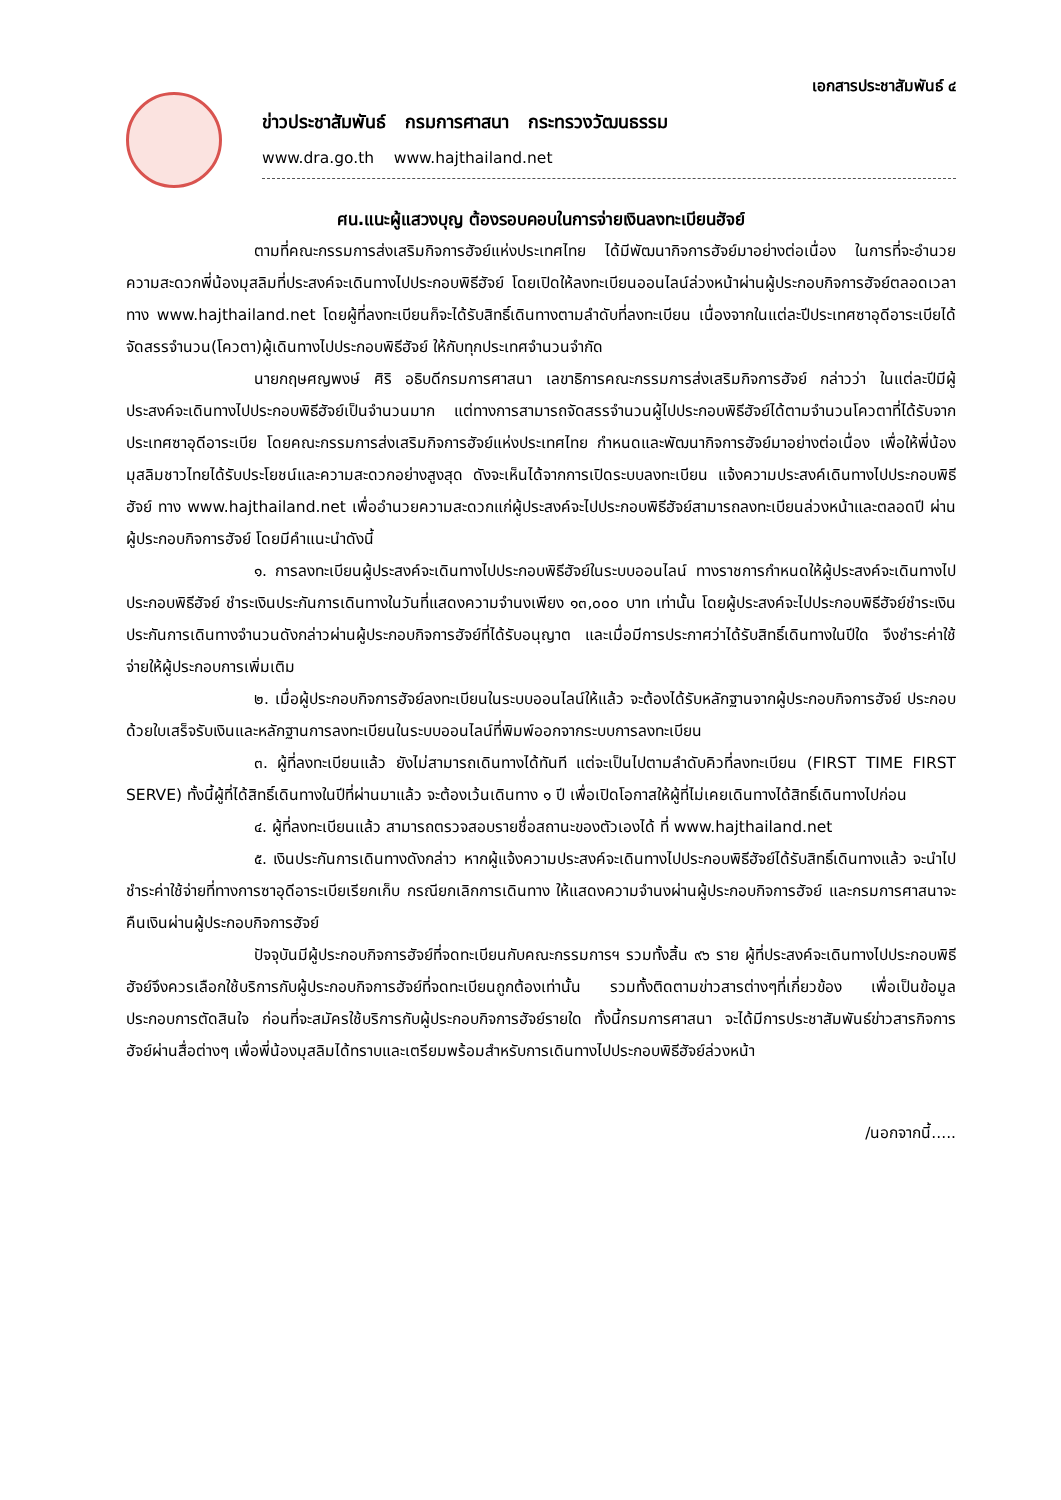เอกสารประชาสัมพันธ์ ๔
ข่าวประชาสัมพันธ์ กรมการศาสนา กระทรวงวัฒนธรรม
www.dra.go.th www.hajthailand.net
ศน.แนะผู้แสวงบุญ ต้องรอบคอบในการจ่ายเงินลงทะเบียนฮัจย์
ตามที่คณะกรรมการส่งเสริมกิจการฮัจย์แห่งประเทศไทย ได้มีพัฒนากิจการฮัจย์มาอย่างต่อเนื่อง ในการที่จะอำนวยความสะดวกพี่น้องมุสลิมที่ประสงค์จะเดินทางไปประกอบพิธีฮัจย์ โดยเปิดให้ลงทะเบียนออนไลน์ล่วงหน้าผ่านผู้ประกอบกิจการฮัจย์ตลอดเวลา ทาง www.hajthailand.net โดยผู้ที่ลงทะเบียนก็จะได้รับสิทธิ์เดินทางตามลำดับที่ลงทะเบียน เนื่องจากในแต่ละปีประเทศซาอุดีอาระเบียได้จัดสรรจำนวน(โควตา)ผู้เดินทางไปประกอบพิธีฮัจย์ ให้กับทุกประเทศจำนวนจำกัด
นายกฤษศญพงษ์ ศิริ อธิบดีกรมการศาสนา เลขาธิการคณะกรรมการส่งเสริมกิจการฮัจย์ กล่าวว่า ในแต่ละปีมีผู้ประสงค์จะเดินทางไปประกอบพิธีฮัจย์เป็นจำนวนมาก แต่ทางการสามารถจัดสรรจำนวนผู้ไปประกอบพิธีฮัจย์ได้ตามจำนวนโควตาที่ได้รับจากประเทศซาอุดีอาระเบีย โดยคณะกรรมการส่งเสริมกิจการฮัจย์แห่งประเทศไทย กำหนดและพัฒนากิจการฮัจย์มาอย่างต่อเนื่อง เพื่อให้พี่น้องมุสลิมชาวไทยได้รับประโยชน์และความสะดวกอย่างสูงสุด ดังจะเห็นได้จากการเปิดระบบลงทะเบียน แจ้งความประสงค์เดินทางไปประกอบพิธีฮัจย์ ทาง www.hajthailand.net เพื่ออำนวยความสะดวกแก่ผู้ประสงค์จะไปประกอบพิธีฮัจย์สามารถลงทะเบียนล่วงหน้าและตลอดปี ผ่านผู้ประกอบกิจการฮัจย์ โดยมีคำแนะนำดังนี้
๑. การลงทะเบียนผู้ประสงค์จะเดินทางไปประกอบพิธีฮัจย์ในระบบออนไลน์ ทางราชการกำหนดให้ผู้ประสงค์จะเดินทางไปประกอบพิธีฮัจย์ ชำระเงินประกันการเดินทางในวันที่แสดงความจำนงเพียง ๑๓,๐๐๐ บาท เท่านั้น โดยผู้ประสงค์จะไปประกอบพิธีฮัจย์ชำระเงินประกันการเดินทางจำนวนดังกล่าวผ่านผู้ประกอบกิจการฮัจย์ที่ได้รับอนุญาต และเมื่อมีการประกาศว่าได้รับสิทธิ์เดินทางในปีใด จึงชำระค่าใช้จ่ายให้ผู้ประกอบการเพิ่มเติม
๒. เมื่อผู้ประกอบกิจการฮัจย์ลงทะเบียนในระบบออนไลน์ให้แล้ว จะต้องได้รับหลักฐานจากผู้ประกอบกิจการฮัจย์ ประกอบด้วยใบเสร็จรับเงินและหลักฐานการลงทะเบียนในระบบออนไลน์ที่พิมพ์ออกจากระบบการลงทะเบียน
๓. ผู้ที่ลงทะเบียนแล้ว ยังไม่สามารถเดินทางได้ทันที แต่จะเป็นไปตามลำดับคิวที่ลงทะเบียน (FIRST TIME FIRST SERVE) ทั้งนี้ผู้ที่ได้สิทธิ์เดินทางในปีที่ผ่านมาแล้ว จะต้องเว้นเดินทาง ๑ ปี เพื่อเปิดโอกาสให้ผู้ที่ไม่เคยเดินทางได้สิทธิ์เดินทางไปก่อน
๔. ผู้ที่ลงทะเบียนแล้ว สามารถตรวจสอบรายชื่อสถานะของตัวเองได้ ที่ www.hajthailand.net
๕. เงินประกันการเดินทางดังกล่าว หากผู้แจ้งความประสงค์จะเดินทางไปประกอบพิธีฮัจย์ได้รับสิทธิ์เดินทางแล้ว จะนำไปชำระค่าใช้จ่ายที่ทางการซาอุดีอาระเบียเรียกเก็บ กรณียกเลิกการเดินทาง ให้แสดงความจำนงผ่านผู้ประกอบกิจการฮัจย์ และกรมการศาสนาจะคืนเงินผ่านผู้ประกอบกิจการฮัจย์
ปัจจุบันมีผู้ประกอบกิจการฮัจย์ที่จดทะเบียนกับคณะกรรมการฯ รวมทั้งสิ้น ๙๖ ราย ผู้ที่ประสงค์จะเดินทางไปประกอบพิธีฮัจย์จึงควรเลือกใช้บริการกับผู้ประกอบกิจการฮัจย์ที่จดทะเบียนถูกต้องเท่านั้น รวมทั้งติดตามข่าวสารต่างๆที่เกี่ยวข้อง เพื่อเป็นข้อมูลประกอบการตัดสินใจ ก่อนที่จะสมัครใช้บริการกับผู้ประกอบกิจการฮัจย์รายใด ทั้งนี้กรมการศาสนา จะได้มีการประชาสัมพันธ์ข่าวสารกิจการฮัจย์ผ่านสื่อต่างๆ เพื่อพี่น้องมุสลิมได้ทราบและเตรียมพร้อมสำหรับการเดินทางไปประกอบพิธีฮัจย์ล่วงหน้า
/นอกจากนี้.....